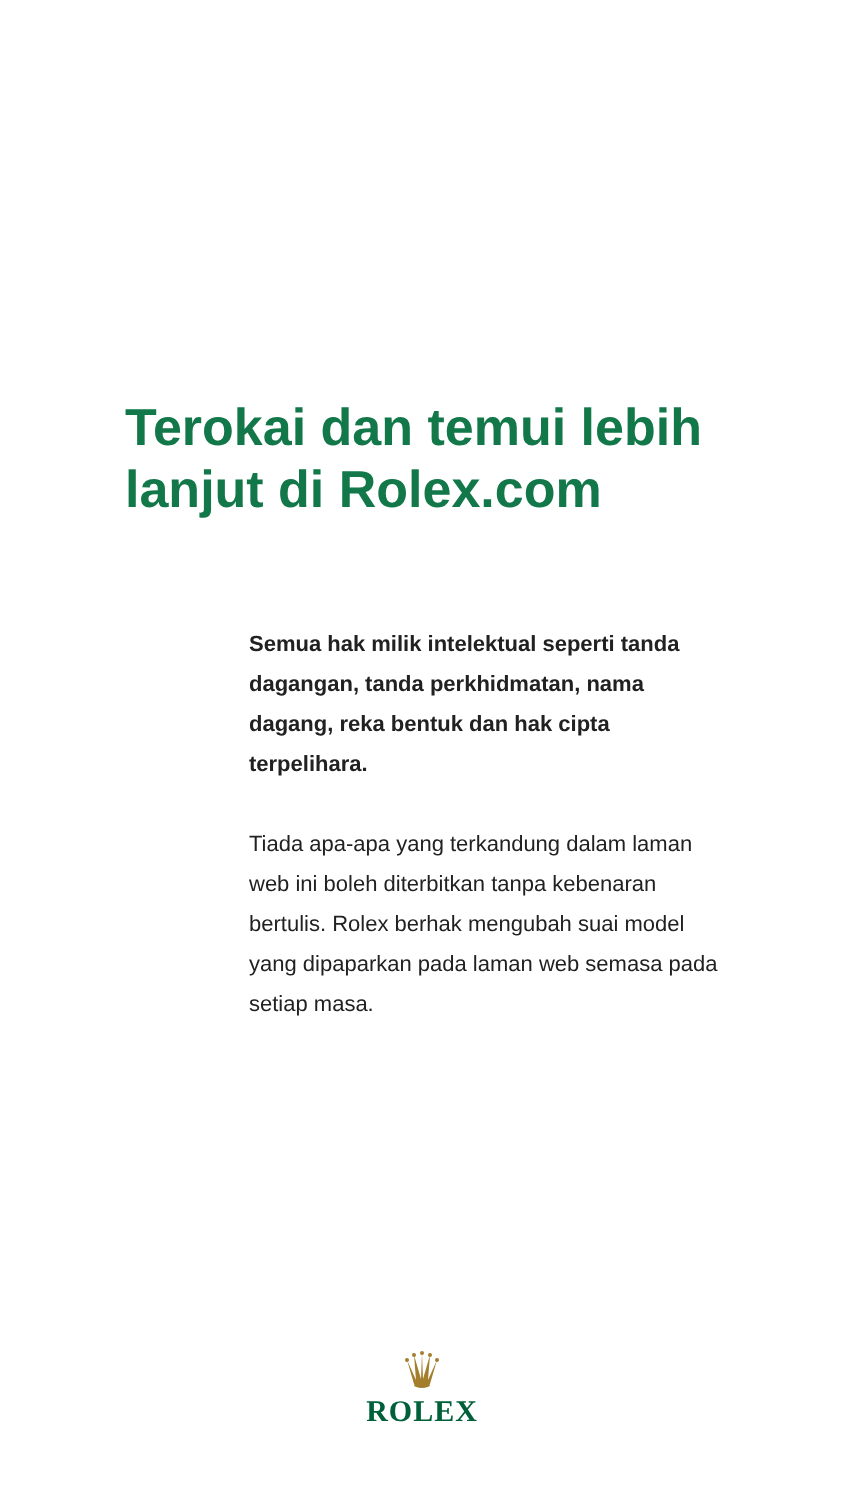Terokai dan temui lebih lanjut di Rolex.com
Semua hak milik intelektual seperti tanda dagangan, tanda perkhidmatan, nama dagang, reka bentuk dan hak cipta terpelihara.
Tiada apa-apa yang terkandung dalam laman web ini boleh diterbitkan tanpa kebenaran bertulis. Rolex berhak mengubah suai model yang dipaparkan pada laman web semasa pada setiap masa.
ROLEX